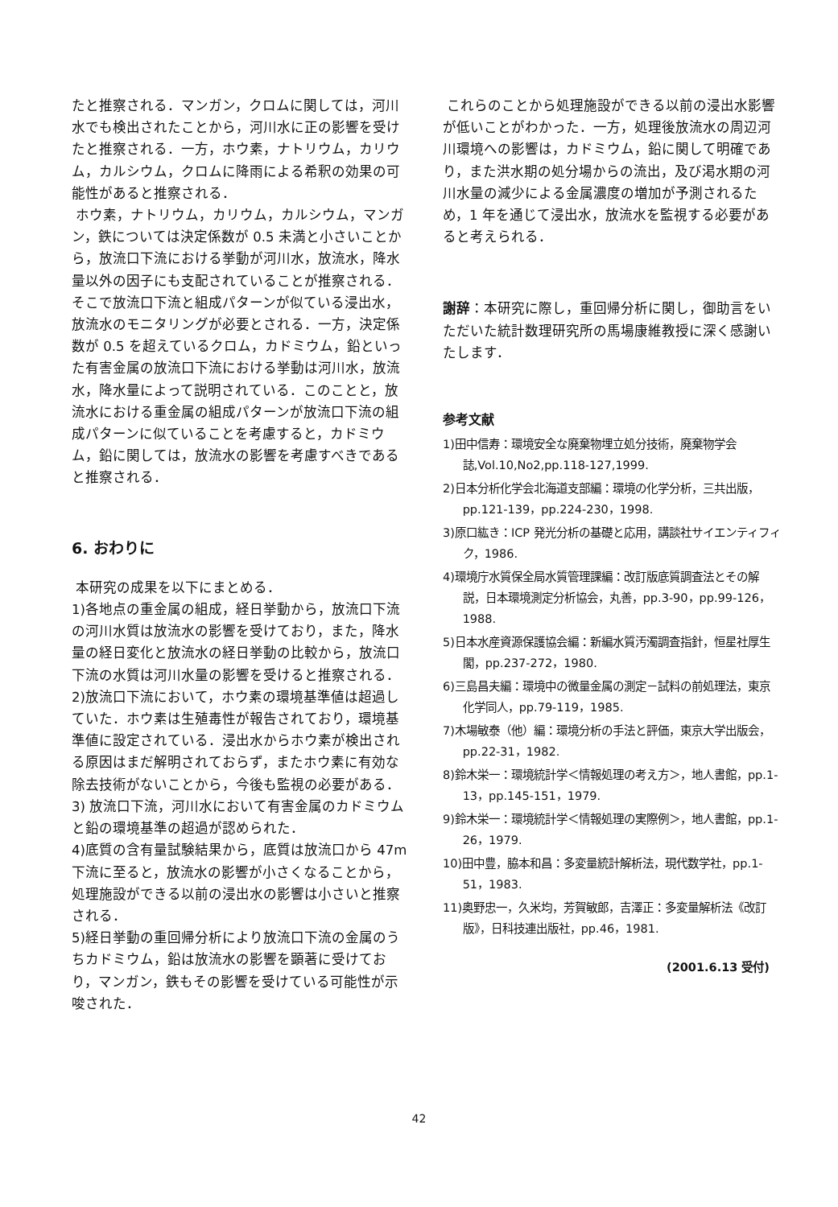たと推察される．マンガン，クロムに関しては，河川水でも検出されたことから，河川水に正の影響を受けたと推察される．一方，ホウ素，ナトリウム，カリウム，カルシウム，クロムに降雨による希釈の効果の可能性があると推察される．
ホウ素，ナトリウム，カリウム，カルシウム，マンガン，鉄については決定係数が 0.5 未満と小さいことから，放流口下流における挙動が河川水，放流水，降水量以外の因子にも支配されていることが推察される．そこで放流口下流と組成パターンが似ている浸出水，放流水のモニタリングが必要とされる．一方，決定係数が 0.5 を超えているクロム，カドミウム，鉛といった有害金属の放流口下流における挙動は河川水，放流水，降水量によって説明されている．このことと，放流水における重金属の組成パターンが放流口下流の組成パターンに似ていることを考慮すると，カドミウム，鉛に関しては，放流水の影響を考慮すべきであると推察される．
6. おわりに
本研究の成果を以下にまとめる．
1)各地点の重金属の組成，経日挙動から，放流口下流の河川水質は放流水の影響を受けており，また，降水量の経日変化と放流水の経日挙動の比較から，放流口下流の水質は河川水量の影響を受けると推察される．
2)放流口下流において，ホウ素の環境基準値は超過していた．ホウ素は生殖毒性が報告されており，環境基準値に設定されている．浸出水からホウ素が検出される原因はまだ解明されておらず，またホウ素に有効な除去技術がないことから，今後も監視の必要がある．
3) 放流口下流，河川水において有害金属のカドミウムと鉛の環境基準の超過が認められた．
4)底質の含有量試験結果から，底質は放流口から 47m下流に至ると，放流水の影響が小さくなることから，処理施設ができる以前の浸出水の影響は小さいと推察される．
5)経日挙動の重回帰分析により放流口下流の金属のうちカドミウム，鉛は放流水の影響を顕著に受けており，マンガン，鉄もその影響を受けている可能性が示唆された．
これらのことから処理施設ができる以前の浸出水影響が低いことがわかった．一方，処理後放流水の周辺河川環境への影響は，カドミウム，鉛に関して明確であり，また洪水期の処分場からの流出，及び渇水期の河川水量の減少による金属濃度の増加が予測されるため，1 年を通じて浸出水，放流水を監視する必要があると考えられる．
謝辞：本研究に際し，重回帰分析に関し，御助言をいただいた統計数理研究所の馬場康維教授に深く感謝いたします．
参考文献
1)田中信寿：環境安全な廃棄物埋立処分技術，廃棄物学会誌,Vol.10,No2,pp.118-127,1999.
2)日本分析化学会北海道支部編：環境の化学分析，三共出版，pp.121-139，pp.224-230，1998.
3)原口紘き：ICP 発光分析の基礎と応用，講談社サイエンティフィク，1986.
4)環境庁水質保全局水質管理課編：改訂版底質調査法とその解説，日本環境測定分析協会，丸善，pp.3-90，pp.99-126，1988.
5)日本水産資源保護協会編：新編水質汚濁調査指針，恒星社厚生閣，pp.237-272，1980.
6)三島昌夫編：環境中の微量金属の測定－試料の前処理法，東京化学同人，pp.79-119，1985.
7)木場敏泰（他）編：環境分析の手法と評価，東京大学出版会，pp.22-31，1982.
8)鈴木栄一：環境統計学＜情報処理の考え方＞，地人書館，pp.1-13，pp.145-151，1979.
9)鈴木栄一：環境統計学＜情報処理の実際例＞，地人書館，pp.1-26，1979.
10)田中豊，脇本和昌：多変量統計解析法，現代数学社，pp.1-51，1983.
11)奥野忠一，久米均，芳賀敏郎，吉澤正：多変量解析法《改訂版》，日科技連出版社，pp.46，1981.
(2001.6.13 受付)
42